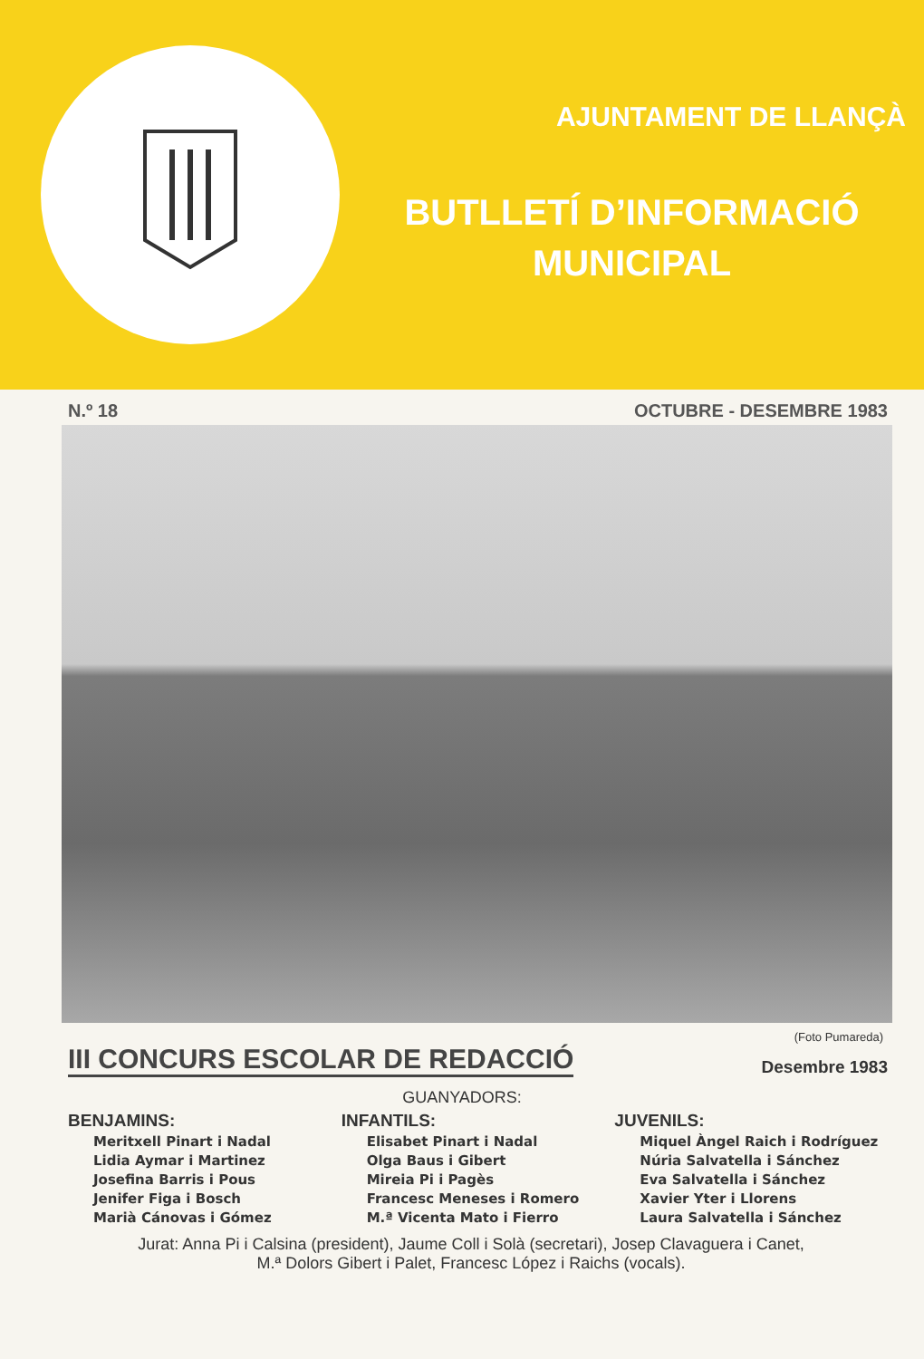AJUNTAMENT DE LLANÇÀ
BUTLLETÍ D’INFORMACIÓ
MUNICIPAL
N.º 18 OCTUBRE - DESEMBRE 1983
(Foto Pumareda)
III CONCURS ESCOLAR DE REDACCIÓ
Desembre 1983
GUANYADORS:
BENJAMINS:
Meritxell Pinart i Nadal
Lidia Aymar i Martinez
Josefina Barris i Pous
Jenifer Figa i Bosch
Marià Cánovas i Gómez
INFANTILS:
Elisabet Pinart i Nadal
Olga Baus i Gibert
Mireia Pi i Pagès
Francesc Meneses i Romero
M.ª Vicenta Mato i Fierro
JUVENILS:
Miquel Àngel Raich i Rodríguez
Núria Salvatella i Sánchez
Eva Salvatella i Sánchez
Xavier Yter i Llorens
Laura Salvatella i Sánchez
Jurat: Anna Pi i Calsina (president), Jaume Coll i Solà (secretari), Josep Clavaguera i Canet,
M.ª Dolors Gibert i Palet, Francesc López i Raichs (vocals).